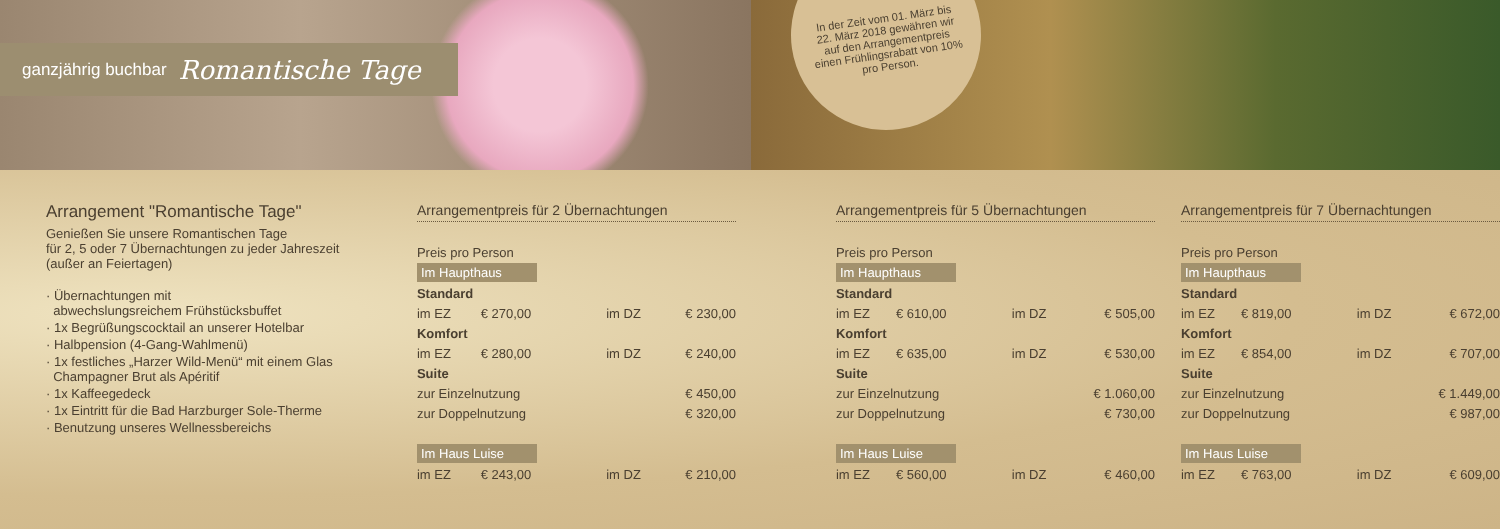ganzjährig buchbar Romantische Tage
In der Zeit vom 01. März bis 22. März 2018 gewähren wir auf den Arrangementpreis einen Frühlingsrabatt von 10% pro Person.
Arrangement "Romantische Tage"
Genießen Sie unsere Romantischen Tage
für 2, 5 oder 7 Übernachtungen zu jeder Jahreszeit
(außer an Feiertagen)
· Übernachtungen mit
abwechslungsreichem Frühstücksbuffet
· 1x Begrüßungscocktail an unserer Hotelbar
· Halbpension (4-Gang-Wahlmenü)
· 1x festliches „Harzer Wild-Menü“ mit einem Glas
Champagner Brut als Apéritif
· 1x Kaffeegedeck
· 1x Eintritt für die Bad Harzburger Sole-Therme
· Benutzung unseres Wellnessbereichs
Arrangementpreis für 2 Übernachtungen
| Preis pro Person | | | |
| Im Haupthaus | | | |
| Standard | | | |
| im EZ | € 270,00 | im DZ | € 230,00 |
| Komfort | | | |
| im EZ | € 280,00 | im DZ | € 240,00 |
| Suite | | | |
| zur Einzelnutzung | | | € 450,00 |
| zur Doppelnutzung | | | € 320,00 |
| Im Haus Luise | | | |
| im EZ | € 243,00 | im DZ | € 210,00 |
Arrangementpreis für 5 Übernachtungen
| Preis pro Person | | | |
| Im Haupthaus | | | |
| Standard | | | |
| im EZ | € 610,00 | im DZ | € 505,00 |
| Komfort | | | |
| im EZ | € 635,00 | im DZ | € 530,00 |
| Suite | | | |
| zur Einzelnutzung | | | € 1.060,00 |
| zur Doppelnutzung | | | € 730,00 |
| Im Haus Luise | | | |
| im EZ | € 560,00 | im DZ | € 460,00 |
Arrangementpreis für 7 Übernachtungen
| Preis pro Person | | | |
| Im Haupthaus | | | |
| Standard | | | |
| im EZ | € 819,00 | im DZ | € 672,00 |
| Komfort | | | |
| im EZ | € 854,00 | im DZ | € 707,00 |
| Suite | | | |
| zur Einzelnutzung | | | € 1.449,00 |
| zur Doppelnutzung | | | € 987,00 |
| Im Haus Luise | | | |
| im EZ | € 763,00 | im DZ | € 609,00 |